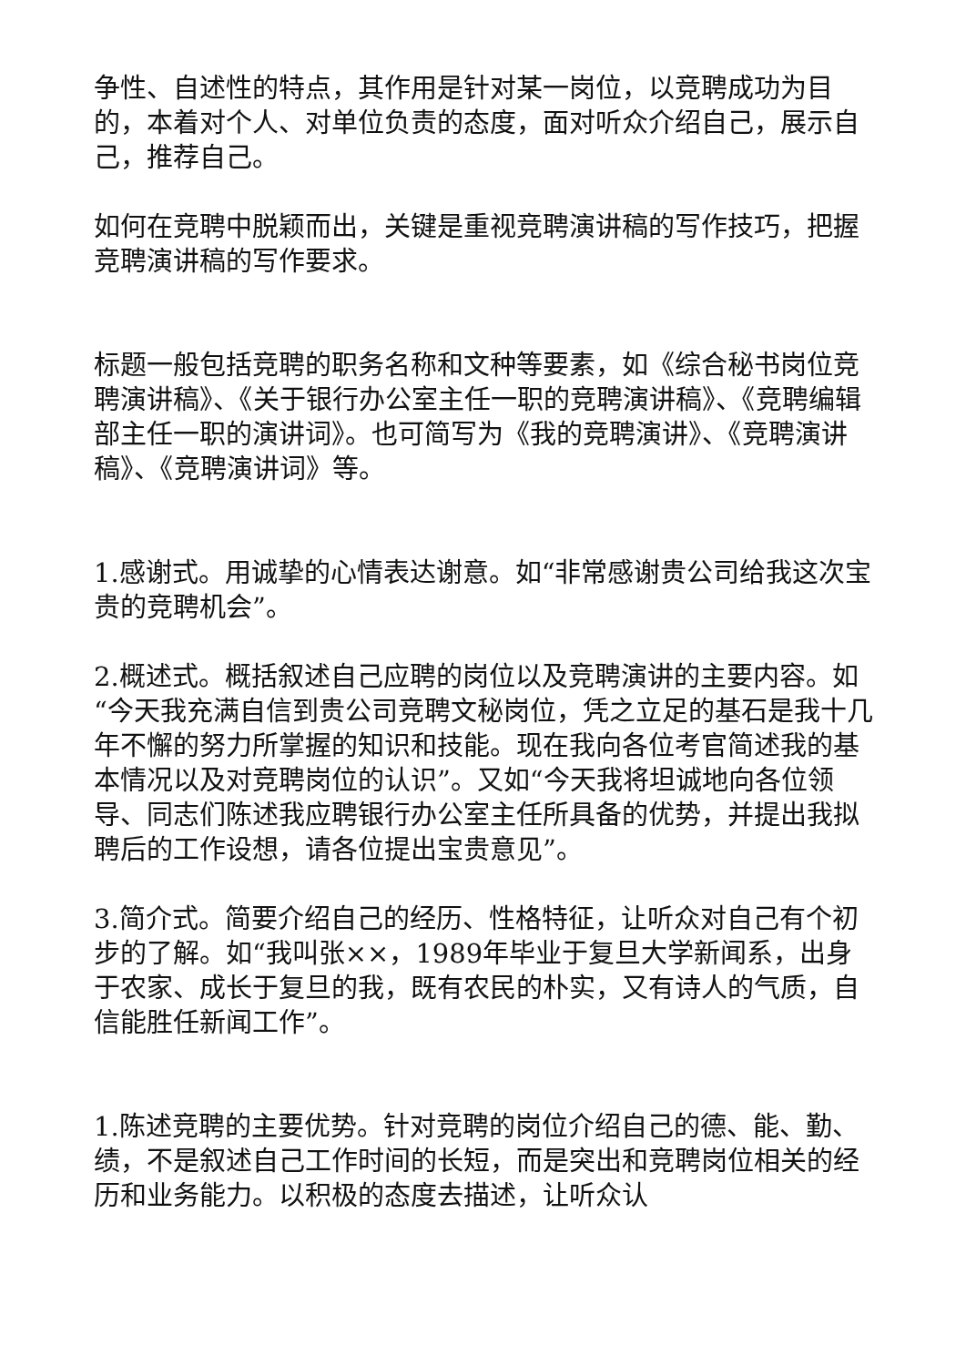争性、自述性的特点，其作用是针对某一岗位，以竞聘成功为目的，本着对个人、对单位负责的态度，面对听众介绍自己，展示自己，推荐自己。
如何在竞聘中脱颖而出，关键是重视竞聘演讲稿的写作技巧，把握竞聘演讲稿的写作要求。
标题一般包括竞聘的职务名称和文种等要素，如《综合秘书岗位竞聘演讲稿》、《关于银行办公室主任一职的竞聘演讲稿》、《竞聘编辑部主任一职的演讲词》。也可简写为《我的竞聘演讲》、《竞聘演讲稿》、《竞聘演讲词》等。
1.感谢式。用诚挚的心情表达谢意。如“非常感谢贵公司给我这次宝贵的竞聘机会”。
2.概述式。概括叙述自己应聘的岗位以及竞聘演讲的主要内容。如“今天我充满自信到贵公司竞聘文秘岗位，凭之立足的基石是我十几年不懈的努力所掌握的知识和技能。现在我向各位考官简述我的基本情况以及对竞聘岗位的认识”。又如“今天我将坦诚地向各位领导、同志们陈述我应聘银行办公室主任所具备的优势，并提出我拟聘后的工作设想，请各位提出宝贵意见”。
3.简介式。简要介绍自己的经历、性格特征，让听众对自己有个初步的了解。如“我叫张××，1989年毕业于复旦大学新闻系，出身于农家、成长于复旦的我，既有农民的朴实，又有诗人的气质，自信能胜任新闻工作”。
1.陈述竞聘的主要优势。针对竞聘的岗位介绍自己的德、能、勤、绩，不是叙述自己工作时间的长短，而是突出和竞聘岗位相关的经历和业务能力。以积极的态度去描述，让听众认